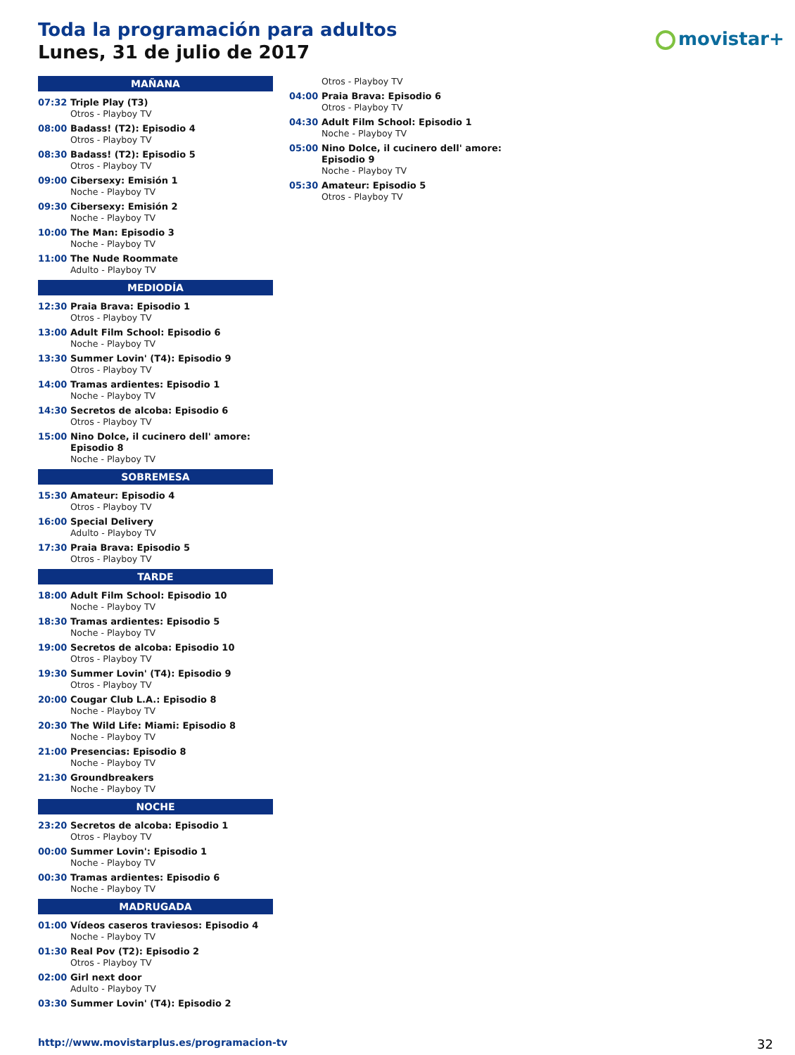Toda la programación para adultos
Lunes, 31 de julio de 2017
movistar+
MAÑANA
07:32 Triple Play (T3)
Otros - Playboy TV
08:00 Badass! (T2): Episodio 4
Otros - Playboy TV
08:30 Badass! (T2): Episodio 5
Otros - Playboy TV
09:00 Cibersexy: Emisión 1
Noche - Playboy TV
09:30 Cibersexy: Emisión 2
Noche - Playboy TV
10:00 The Man: Episodio 3
Noche - Playboy TV
11:00 The Nude Roommate
Adulto - Playboy TV
MEDIODÍA
12:30 Praia Brava: Episodio 1
Otros - Playboy TV
13:00 Adult Film School: Episodio 6
Noche - Playboy TV
13:30 Summer Lovin' (T4): Episodio 9
Otros - Playboy TV
14:00 Tramas ardientes: Episodio 1
Noche - Playboy TV
14:30 Secretos de alcoba: Episodio 6
Otros - Playboy TV
15:00 Nino Dolce, il cucinero dell' amore: Episodio 8
Noche - Playboy TV
SOBREMESA
15:30 Amateur: Episodio 4
Otros - Playboy TV
16:00 Special Delivery
Adulto - Playboy TV
17:30 Praia Brava: Episodio 5
Otros - Playboy TV
TARDE
18:00 Adult Film School: Episodio 10
Noche - Playboy TV
18:30 Tramas ardientes: Episodio 5
Noche - Playboy TV
19:00 Secretos de alcoba: Episodio 10
Otros - Playboy TV
19:30 Summer Lovin' (T4): Episodio 9
Otros - Playboy TV
20:00 Cougar Club L.A.: Episodio 8
Noche - Playboy TV
20:30 The Wild Life: Miami: Episodio 8
Noche - Playboy TV
21:00 Presencias: Episodio 8
Noche - Playboy TV
21:30 Groundbreakers
Noche - Playboy TV
NOCHE
23:20 Secretos de alcoba: Episodio 1
Otros - Playboy TV
00:00 Summer Lovin': Episodio 1
Noche - Playboy TV
00:30 Tramas ardientes: Episodio 6
Noche - Playboy TV
MADRUGADA
01:00 Vídeos caseros traviesos: Episodio 4
Noche - Playboy TV
01:30 Real Pov (T2): Episodio 2
Otros - Playboy TV
02:00 Girl next door
Adulto - Playboy TV
03:30 Summer Lovin' (T4): Episodio 2
Otros - Playboy TV
04:00 Praia Brava: Episodio 6
Otros - Playboy TV
04:30 Adult Film School: Episodio 1
Noche - Playboy TV
05:00 Nino Dolce, il cucinero dell' amore: Episodio 9
Noche - Playboy TV
05:30 Amateur: Episodio 5
Otros - Playboy TV
http://www.movistarplus.es/programacion-tv
32